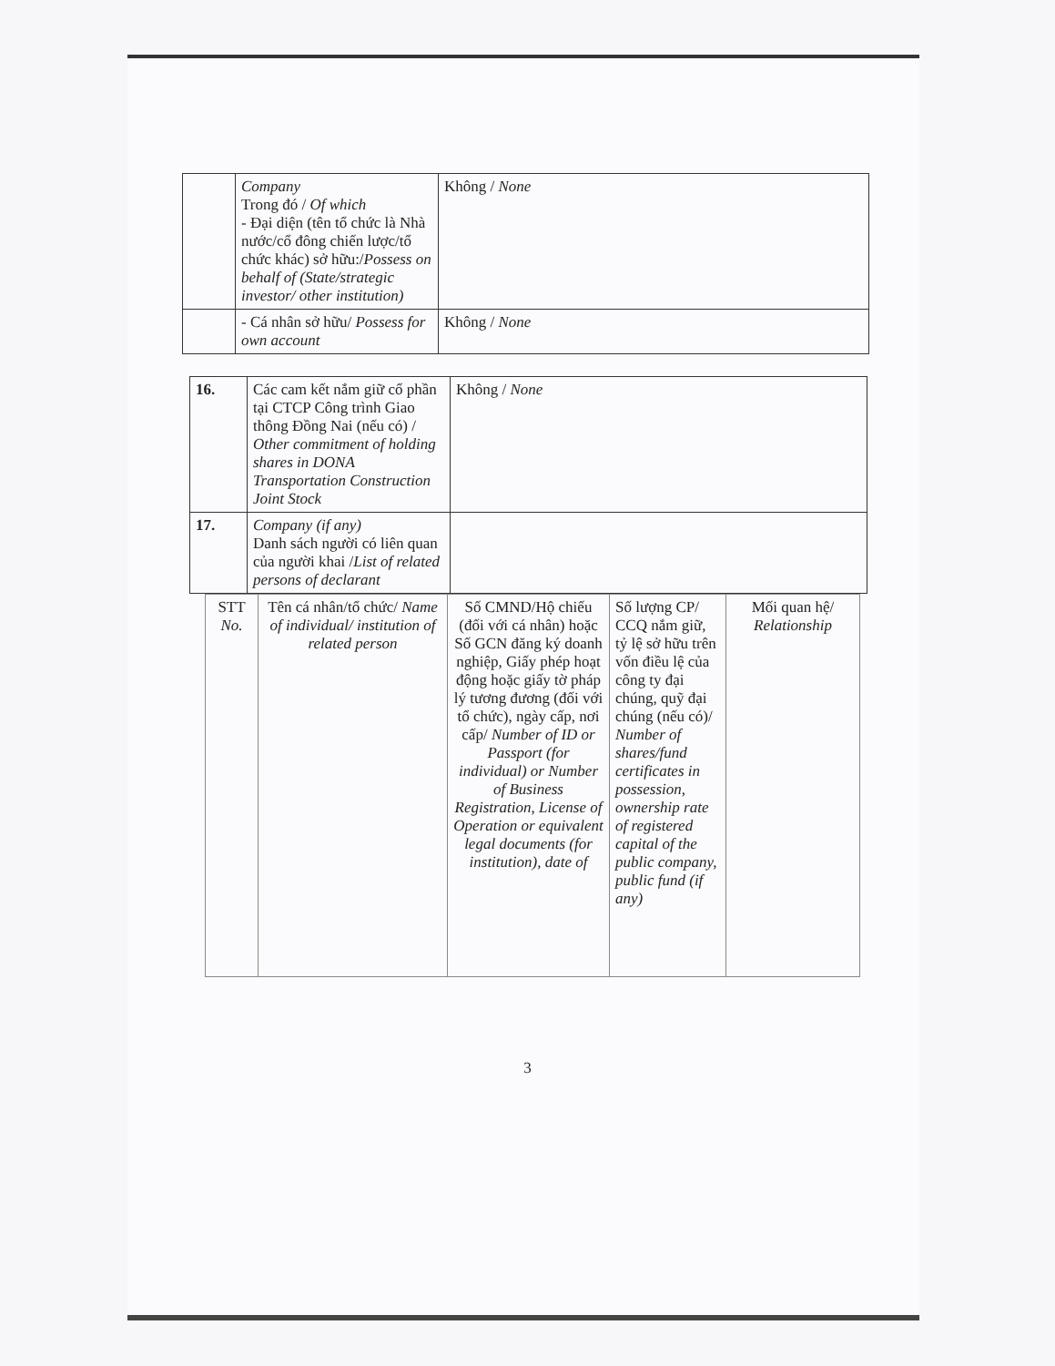| | Company Trong đó / Of which - Đại diện (tên tổ chức là Nhà nước/cổ đông chiến lược/tổ chức khác) sở hữu:/ Possess on behalf of (State/strategic investor/ other institution) | Không / None |
| | - Cá nhân sở hữu/ Possess for own account | Không / None |
| 16. | Các cam kết nắm giữ cổ phần tại CTCP Công trình Giao thông Đồng Nai (nếu có) / Other commitment of holding shares in DONA Transportation Construction Joint Stock | Không / None |
| 17. | Company (if any) Danh sách người có liên quan của người khai / List of related persons of declarant | |
| STT No. | Tên cá nhân/tổ chức/ Name of individual/ institution of related person | Số CMND/Hộ chiếu (đối với cá nhân) hoặc Số GCN đăng ký doanh nghiệp, Giấy phép hoạt động hoặc giấy tờ pháp lý tương đương (đối với tổ chức), ngày cấp, nơi cấp/ Number of ID or Passport (for individual) or Number of Business Registration, License of Operation or equivalent legal documents (for institution), date of | Số lượng CP/ CCQ nắm giữ, tỷ lệ sở hữu trên vốn điều lệ của công ty đại chúng, quỹ đại chúng (nếu có)/ Number of shares/fund certificates in possession, ownership rate of registered capital of the public company, public fund (if any) | Mối quan hệ/ Relationship |
| --- | --- | --- | --- | --- |
3